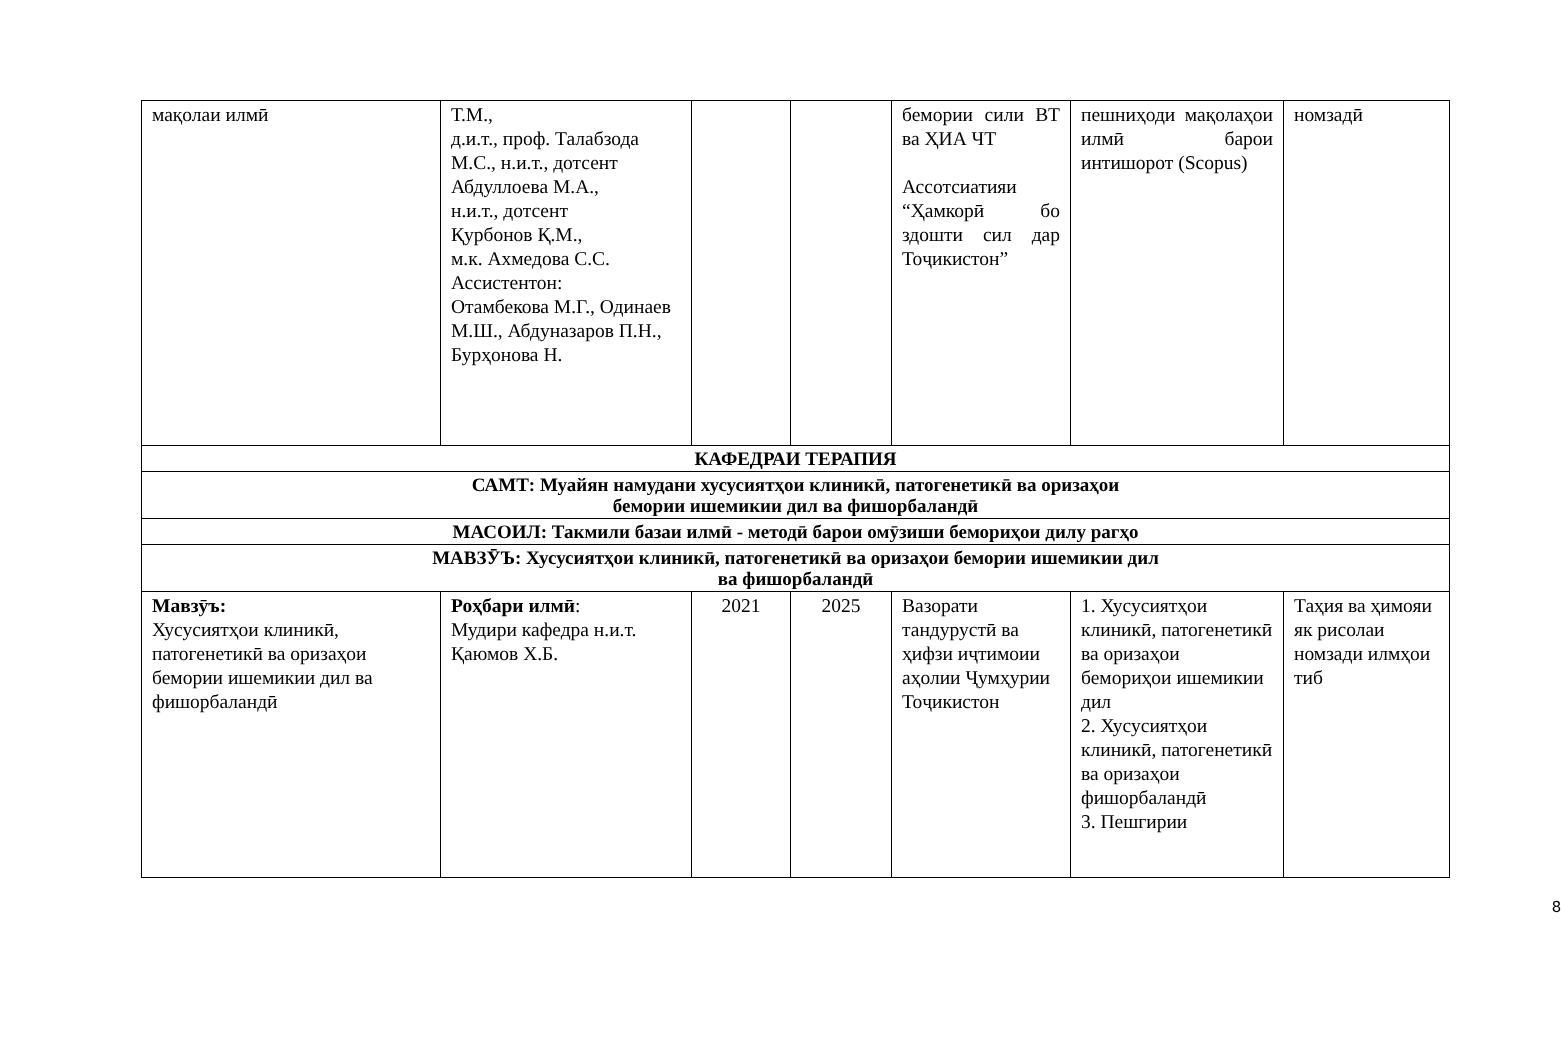| мақолаи илмӣ | Т.М., д.и.т., проф. Талабзода М.С., н.и.т., дотсент Абдуллоева М.А., н.и.т., дотсент Қурбонов Қ.М., м.к. Ахмедова С.С. Ассистентон: Отамбекова М.Г., Одинаев М.Ш., Абдуназаров П.Н., Бурҳонова Н. | | | бемории сили ВТ ва ҲИА ЧТ Ассотсиатияи “Ҳамкорӣ бо здошти сил дар Тоҷикистон” | пешниҳоди мақолаҳои илмӣ барои интишорот (Scopus) | номзадӣ |
| КАФЕДРАИ ТЕРАПИЯ | | | | | | |
| САМТ: Муайян намудани хусусиятҳои клиникӣ, патогенетикӣ ва оризаҳои бемории ишемикии дил ва фишорбаландӣ | | | | | | |
| МАСОИЛ: Такмили базаи илмӣ - методӣ барои омӯзиши бемориҳои дилу рагҳо | | | | | | |
| МАВЗӮЪ: Хусусиятҳои клиникӣ, патогенетикӣ ва оризаҳои бемории ишемикии дил ва фишорбаландӣ | | | | | | |
| Мавзӯъ: Хусусиятҳои клиникӣ, патогенетикӣ ва оризаҳои бемории ишемикии дил ва фишорбаландӣ | Роҳбари илмӣ : Мудири кафедра н.и.т. Қаюмов Х.Б. | 2021 | 2025 | Вазорати тандурустӣ ва ҳифзи иҷтимоии аҳолии Ҷумҳурии Тоҷикистон | 1. Хусусиятҳои клиникӣ, патогенетикӣ ва оризаҳои бемориҳои ишемикии дил 2. Хусусиятҳои клиникӣ, патогенетикӣ ва оризаҳои фишорбаландӣ 3. Пешгирии | Таҳия ва ҳимояи як рисолаи номзади илмҳои тиб |
8